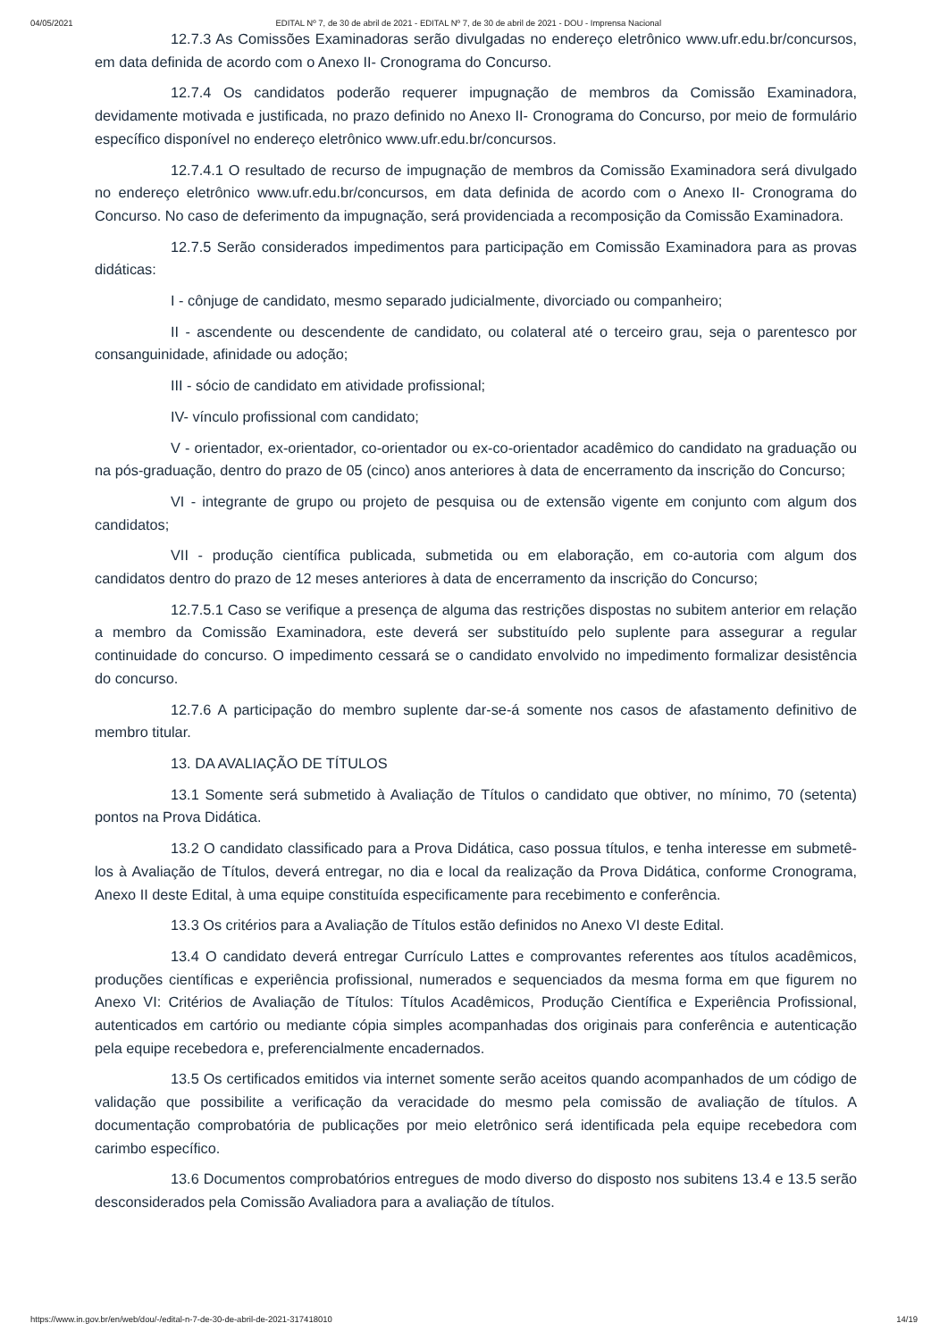04/05/2021 EDITAL Nº 7, de 30 de abril de 2021 - EDITAL Nº 7, de 30 de abril de 2021 - DOU - Imprensa Nacional
12.7.3 As Comissões Examinadoras serão divulgadas no endereço eletrônico www.ufr.edu.br/concursos, em data definida de acordo com o Anexo II- Cronograma do Concurso.
12.7.4 Os candidatos poderão requerer impugnação de membros da Comissão Examinadora, devidamente motivada e justificada, no prazo definido no Anexo II- Cronograma do Concurso, por meio de formulário específico disponível no endereço eletrônico www.ufr.edu.br/concursos.
12.7.4.1 O resultado de recurso de impugnação de membros da Comissão Examinadora será divulgado no endereço eletrônico www.ufr.edu.br/concursos, em data definida de acordo com o Anexo II- Cronograma do Concurso. No caso de deferimento da impugnação, será providenciada a recomposição da Comissão Examinadora.
12.7.5 Serão considerados impedimentos para participação em Comissão Examinadora para as provas didáticas:
I - cônjuge de candidato, mesmo separado judicialmente, divorciado ou companheiro;
II - ascendente ou descendente de candidato, ou colateral até o terceiro grau, seja o parentesco por consanguinidade, afinidade ou adoção;
III - sócio de candidato em atividade profissional;
IV- vínculo profissional com candidato;
V - orientador, ex-orientador, co-orientador ou ex-co-orientador acadêmico do candidato na graduação ou na pós-graduação, dentro do prazo de 05 (cinco) anos anteriores à data de encerramento da inscrição do Concurso;
VI - integrante de grupo ou projeto de pesquisa ou de extensão vigente em conjunto com algum dos candidatos;
VII - produção científica publicada, submetida ou em elaboração, em co-autoria com algum dos candidatos dentro do prazo de 12 meses anteriores à data de encerramento da inscrição do Concurso;
12.7.5.1 Caso se verifique a presença de alguma das restrições dispostas no subitem anterior em relação a membro da Comissão Examinadora, este deverá ser substituído pelo suplente para assegurar a regular continuidade do concurso. O impedimento cessará se o candidato envolvido no impedimento formalizar desistência do concurso.
12.7.6 A participação do membro suplente dar-se-á somente nos casos de afastamento definitivo de membro titular.
13. DA AVALIAÇÃO DE TÍTULOS
13.1 Somente será submetido à Avaliação de Títulos o candidato que obtiver, no mínimo, 70 (setenta) pontos na Prova Didática.
13.2 O candidato classificado para a Prova Didática, caso possua títulos, e tenha interesse em submetê-los à Avaliação de Títulos, deverá entregar, no dia e local da realização da Prova Didática, conforme Cronograma, Anexo II deste Edital, à uma equipe constituída especificamente para recebimento e conferência.
13.3 Os critérios para a Avaliação de Títulos estão definidos no Anexo VI deste Edital.
13.4 O candidato deverá entregar Currículo Lattes e comprovantes referentes aos títulos acadêmicos, produções científicas e experiência profissional, numerados e sequenciados da mesma forma em que figurem no Anexo VI: Critérios de Avaliação de Títulos: Títulos Acadêmicos, Produção Científica e Experiência Profissional, autenticados em cartório ou mediante cópia simples acompanhadas dos originais para conferência e autenticação pela equipe recebedora e, preferencialmente encadernados.
13.5 Os certificados emitidos via internet somente serão aceitos quando acompanhados de um código de validação que possibilite a verificação da veracidade do mesmo pela comissão de avaliação de títulos. A documentação comprobatória de publicações por meio eletrônico será identificada pela equipe recebedora com carimbo específico.
13.6 Documentos comprobatórios entregues de modo diverso do disposto nos subitens 13.4 e 13.5 serão desconsiderados pela Comissão Avaliadora para a avaliação de títulos.
https://www.in.gov.br/en/web/dou/-/edital-n-7-de-30-de-abril-de-2021-317418010 14/19